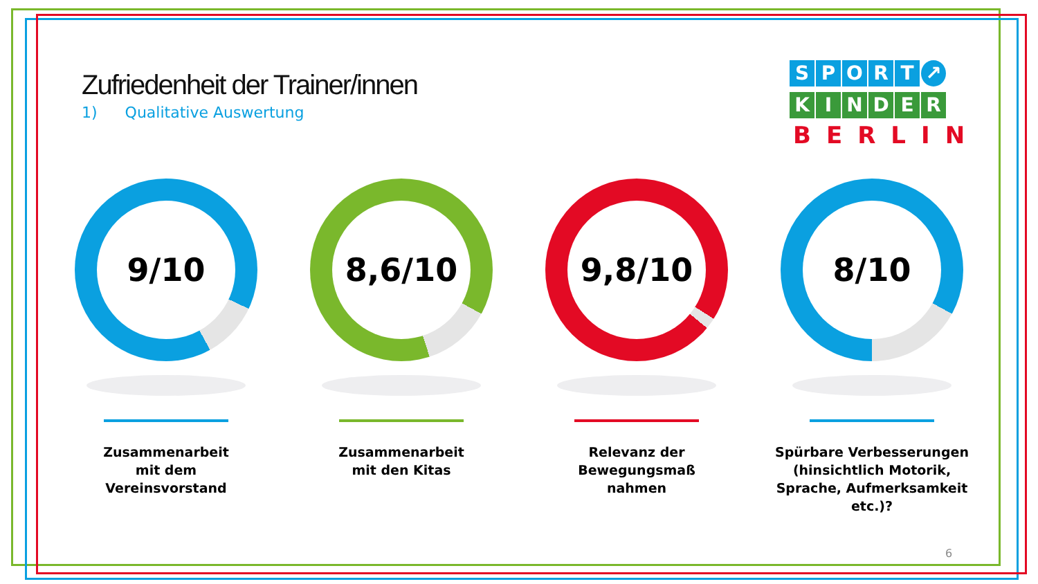Zufriedenheit der Trainer/innen
1) Qualitative Auswertung
SPORT ↗
KINDER
BERLIN
9/10
Zusammenarbeit
mit dem
Vereinsvorstand
8,6/10
Zusammenarbeit
mit den Kitas
9,8/10
Relevanz der
Bewegungsmaß
nahmen
8/10
Spürbare Verbesserungen (hinsichtlich Motorik, Sprache, Aufmerksamkeit etc.)?
6